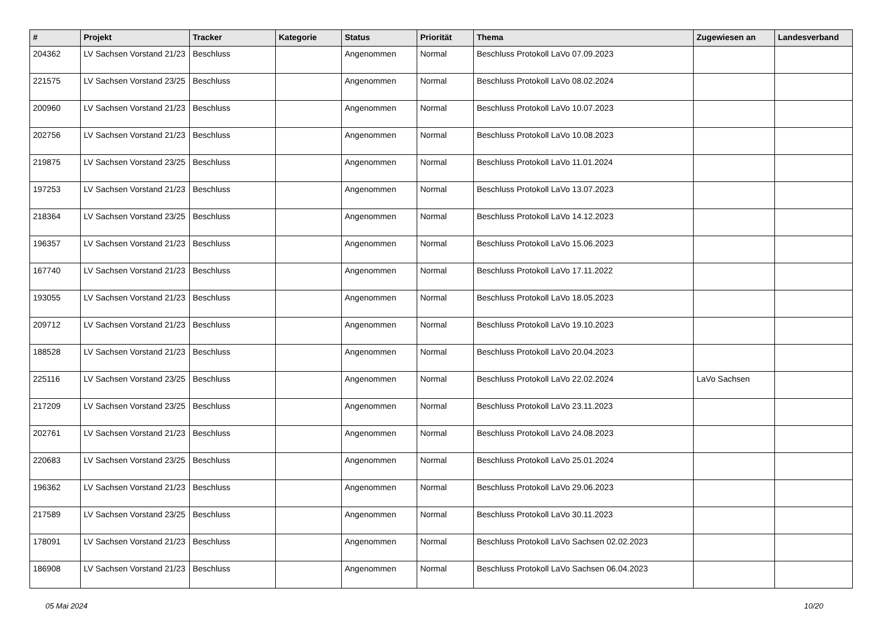| # | Projekt | Tracker | Kategorie | Status | Priorität | Thema | Zugewiesen an | Landesverband |
| --- | --- | --- | --- | --- | --- | --- | --- | --- |
| 204362 | LV Sachsen Vorstand 21/23 | Beschluss | | Angenommen | Normal | Beschluss Protokoll LaVo 07.09.2023 | | |
| 221575 | LV Sachsen Vorstand 23/25 | Beschluss | | Angenommen | Normal | Beschluss Protokoll LaVo 08.02.2024 | | |
| 200960 | LV Sachsen Vorstand 21/23 | Beschluss | | Angenommen | Normal | Beschluss Protokoll LaVo 10.07.2023 | | |
| 202756 | LV Sachsen Vorstand 21/23 | Beschluss | | Angenommen | Normal | Beschluss Protokoll LaVo 10.08.2023 | | |
| 219875 | LV Sachsen Vorstand 23/25 | Beschluss | | Angenommen | Normal | Beschluss Protokoll LaVo 11.01.2024 | | |
| 197253 | LV Sachsen Vorstand 21/23 | Beschluss | | Angenommen | Normal | Beschluss Protokoll LaVo 13.07.2023 | | |
| 218364 | LV Sachsen Vorstand 23/25 | Beschluss | | Angenommen | Normal | Beschluss Protokoll LaVo 14.12.2023 | | |
| 196357 | LV Sachsen Vorstand 21/23 | Beschluss | | Angenommen | Normal | Beschluss Protokoll LaVo 15.06.2023 | | |
| 167740 | LV Sachsen Vorstand 21/23 | Beschluss | | Angenommen | Normal | Beschluss Protokoll LaVo 17.11.2022 | | |
| 193055 | LV Sachsen Vorstand 21/23 | Beschluss | | Angenommen | Normal | Beschluss Protokoll LaVo 18.05.2023 | | |
| 209712 | LV Sachsen Vorstand 21/23 | Beschluss | | Angenommen | Normal | Beschluss Protokoll LaVo 19.10.2023 | | |
| 188528 | LV Sachsen Vorstand 21/23 | Beschluss | | Angenommen | Normal | Beschluss Protokoll LaVo 20.04.2023 | | |
| 225116 | LV Sachsen Vorstand 23/25 | Beschluss | | Angenommen | Normal | Beschluss Protokoll LaVo 22.02.2024 | LaVo Sachsen | |
| 217209 | LV Sachsen Vorstand 23/25 | Beschluss | | Angenommen | Normal | Beschluss Protokoll LaVo 23.11.2023 | | |
| 202761 | LV Sachsen Vorstand 21/23 | Beschluss | | Angenommen | Normal | Beschluss Protokoll LaVo 24.08.2023 | | |
| 220683 | LV Sachsen Vorstand 23/25 | Beschluss | | Angenommen | Normal | Beschluss Protokoll LaVo 25.01.2024 | | |
| 196362 | LV Sachsen Vorstand 21/23 | Beschluss | | Angenommen | Normal | Beschluss Protokoll LaVo 29.06.2023 | | |
| 217589 | LV Sachsen Vorstand 23/25 | Beschluss | | Angenommen | Normal | Beschluss Protokoll LaVo 30.11.2023 | | |
| 178091 | LV Sachsen Vorstand 21/23 | Beschluss | | Angenommen | Normal | Beschluss Protokoll LaVo Sachsen 02.02.2023 | | |
| 186908 | LV Sachsen Vorstand 21/23 | Beschluss | | Angenommen | Normal | Beschluss Protokoll LaVo Sachsen 06.04.2023 | | |
05 Mai 2024 10/20